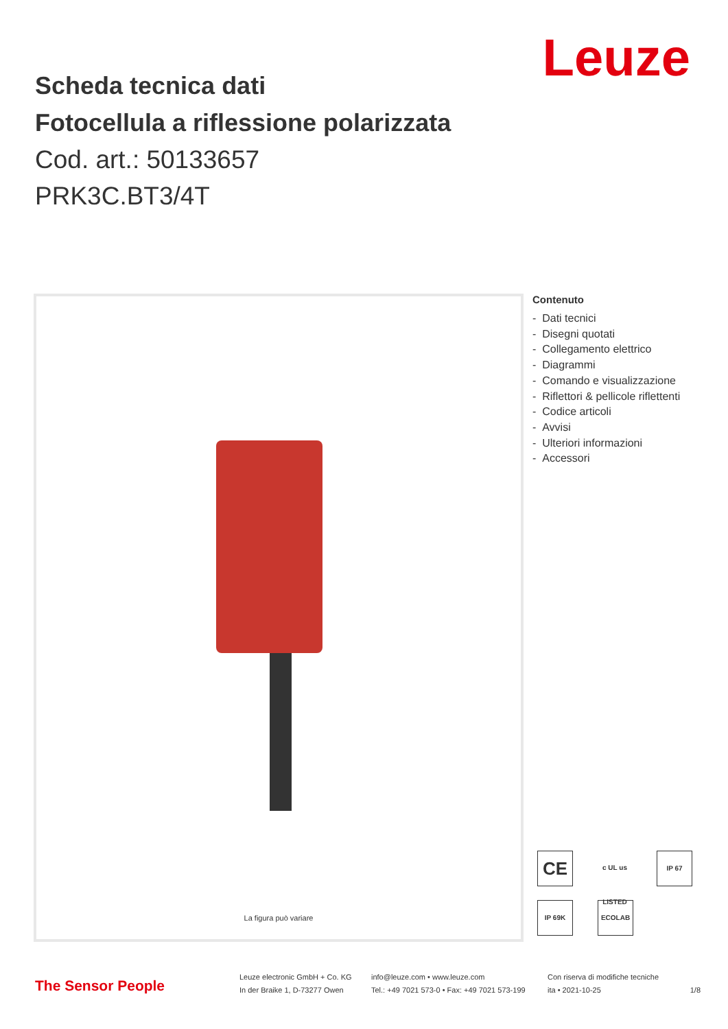Leuze
Scheda tecnica dati
Fotocellula a riflessione polarizzata
Cod. art.: 50133657
PRK3C.BT3/4T
La figura può variare
Contenuto
- Dati tecnici
- Disegni quotati
- Collegamento elettrico
- Diagrammi
- Comando e visualizzazione
- Riflettori & pellicole riflettenti
- Codice articoli
- Avvisi
- Ulteriori informazioni
- Accessori
CE
c UL us LISTED
IP 67
IP 69K ECOLAB
The Sensor People
Leuze electronic GmbH + Co. KG
In der Braike 1, D-73277 Owen
info@leuze.com • www.leuze.com
Tel.: +49 7021 573-0 • Fax: +49 7021 573-199
Con riserva di modifiche tecniche
ita • 2021-10-25
1/8